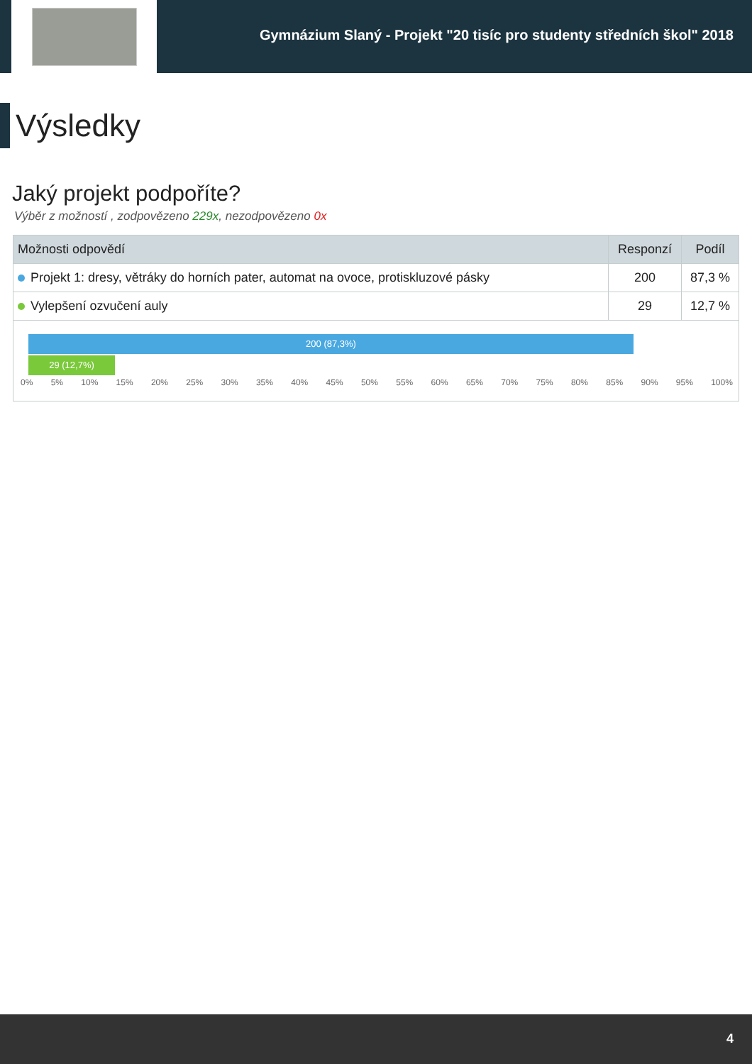Gymnázium Slaný - Projekt "20 tisíc pro studenty středních škol" 2018
Výsledky
Jaký projekt podpoříte?
Výběr z možností , zodpovězeno 229x, nezodpovězeno 0x
| Možnosti odpovědí | Responzí | Podíl |
| --- | --- | --- |
| Projekt 1: dresy, větráky do horních pater, automat na ovoce, protiskluzové pásky | 200 | 87,3 % |
| Vylepšení ozvučení auly | 29 | 12,7 % |
200 (87,3%)
29 (12,7%)
0% 5% 10% 15% 20% 25% 30% 35% 40% 45% 50% 55% 60% 65% 70% 75% 80% 85% 90% 95% 100%
4